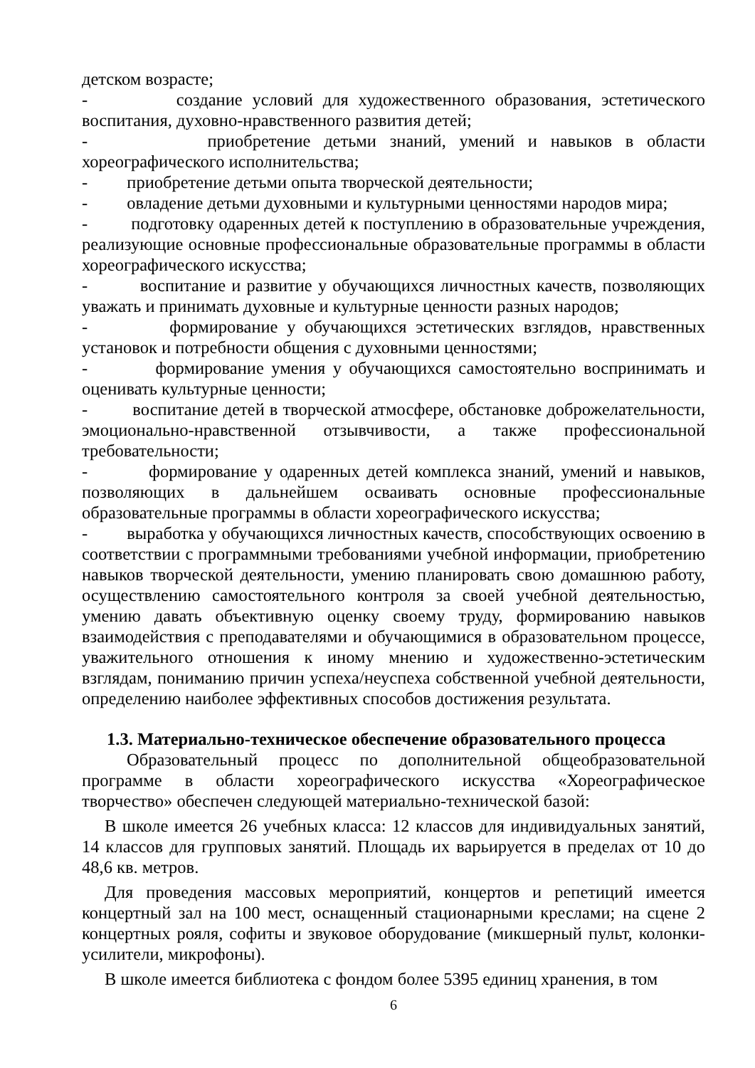детском возрасте;
- создание условий для художественного образования, эстетического воспитания, духовно-нравственного развития детей;
- приобретение детьми знаний, умений и навыков в области хореографического исполнительства;
- приобретение детьми опыта творческой деятельности;
- овладение детьми духовными и культурными ценностями народов мира;
- подготовку одаренных детей к поступлению в образовательные учреждения, реализующие основные профессиональные образовательные программы в области хореографического искусства;
- воспитание и развитие у обучающихся личностных качеств, позволяющих уважать и принимать духовные и культурные ценности разных народов;
- формирование у обучающихся эстетических взглядов, нравственных установок и потребности общения с духовными ценностями;
- формирование умения у обучающихся самостоятельно воспринимать и оценивать культурные ценности;
- воспитание детей в творческой атмосфере, обстановке доброжелательности, эмоционально-нравственной отзывчивости, а также профессиональной требовательности;
- формирование у одаренных детей комплекса знаний, умений и навыков, позволяющих в дальнейшем осваивать основные профессиональные образовательные программы в области хореографического искусства;
- выработка у обучающихся личностных качеств, способствующих освоению в соответствии с программными требованиями учебной информации, приобретению навыков творческой деятельности, умению планировать свою домашнюю работу, осуществлению самостоятельного контроля за своей учебной деятельностью, умению давать объективную оценку своему труду, формированию навыков взаимодействия с преподавателями и обучающимися в образовательном процессе, уважительного отношения к иному мнению и художественно-эстетическим взглядам, пониманию причин успеха/неуспеха собственной учебной деятельности, определению наиболее эффективных способов достижения результата.
1.3. Материально-техническое обеспечение образовательного процесса
Образовательный процесс по дополнительной общеобразовательной программе в области хореографического искусства «Хореографическое творчество» обеспечен следующей материально-технической базой:
В школе имеется 26 учебных класса: 12 классов для индивидуальных занятий, 14 классов для групповых занятий. Площадь их варьируется в пределах от 10 до 48,6 кв. метров.
Для проведения массовых мероприятий, концертов и репетиций имеется концертный зал на 100 мест, оснащенный стационарными креслами; на сцене 2 концертных рояля, софиты и звуковое оборудование (микшерный пульт, колонки- усилители, микрофоны).
В школе имеется библиотека с фондом более 5395 единиц хранения, в том
6